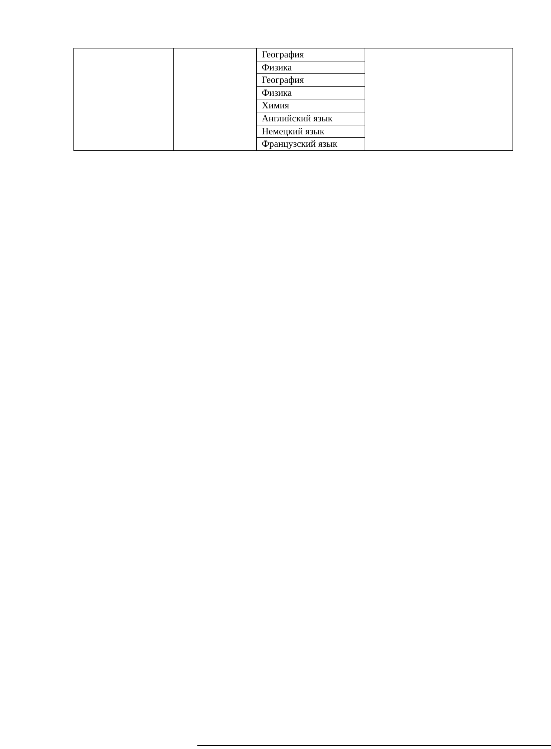| | | / География / / Физика / / География / / Физика / / Химия / / Английский язык / / Немецкий язык / / Французский язык / | |